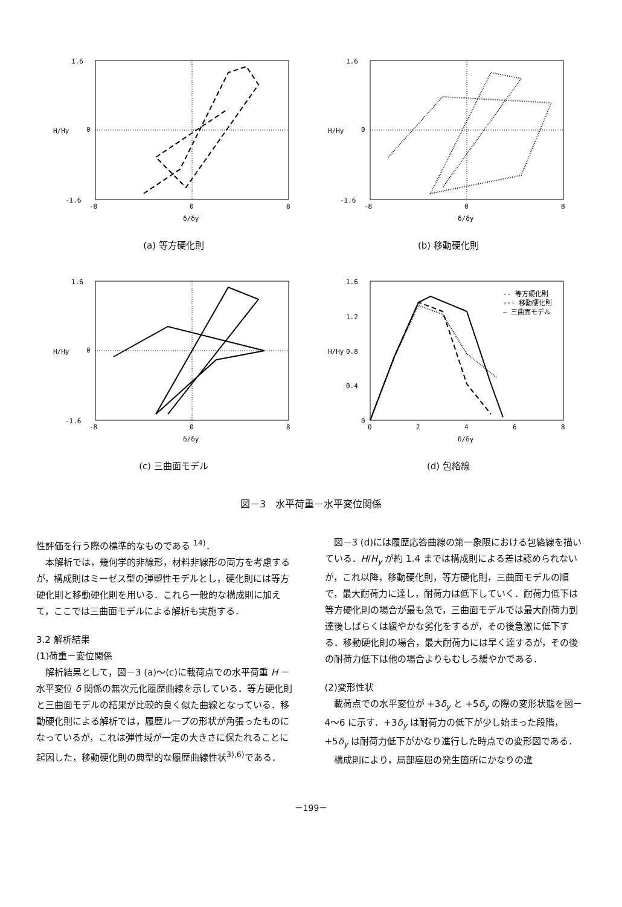1.6
0
-1.6
-8
0
8
δ/δy
H/Hy
(a) 等方硬化則
1.6
0
-1.6
-8
0
8
δ/δy
H/Hy
(b) 移動硬化則
1.6
0
-1.6
-8
0
8
δ/δy
H/Hy
(c) 三曲面モデル
-- 等方硬化則
··· 移動硬化則
— 三曲面モデル
1.6
1.2
0.8
0.4
0
0
2
4
6
8
δ/δy
H/Hy
(d) 包絡線
図－3　水平荷重－水平変位関係
性評価を行う際の標準的なものである <sup>14)</sup>．
本解析では，幾何学的非線形，材料非線形の両方を考慮するが，構成則はミーゼス型の弾塑性モデルとし，硬化則には等方硬化則と移動硬化則を用いる．これら一般的な構成則に加えて，ここでは三曲面モデルによる解析も実施する．
3.2 解析結果
(1)荷重－変位関係
解析結果として，図－3 (a)～(c)に載荷点での水平荷重 H －水平変位 δ 関係の無次元化履歴曲線を示している．等方硬化則と三曲面モデルの結果が比較的良く似た曲線となっている．移動硬化則による解析では，履歴ループの形状が角張ったものになっているが，これは弾性域が一定の大きさに保たれることに起因した，移動硬化則の典型的な履歴曲線性状<sup>3),6)</sup>である．
図－3 (d)には履歴応答曲線の第一象限における包絡線を描いている．H/H<sub>y</sub> が約 1.4 までは構成則による差は認められないが，これ以降，移動硬化則，等方硬化則，三曲面モデルの順で，最大耐荷力に達し，耐荷力は低下していく．耐荷力低下は等方硬化則の場合が最も急で，三曲面モデルでは最大耐荷力到達後しばらくは緩やかな劣化をするが，その後急激に低下する．移動硬化則の場合，最大耐荷力には早く達するが，その後の耐荷力低下は他の場合よりもむしろ緩やかである．
(2)変形性状
載荷点での水平変位が +3δ<sub>y</sub> と +5δ<sub>y</sub> の際の変形状態を図－4～6 に示す．+3δ<sub>y</sub> は耐荷力の低下が少し始まった段階，+5δ<sub>y</sub> は耐荷力低下がかなり進行した時点での変形図である．
構成則により，局部座屈の発生箇所にかなりの違
－199－